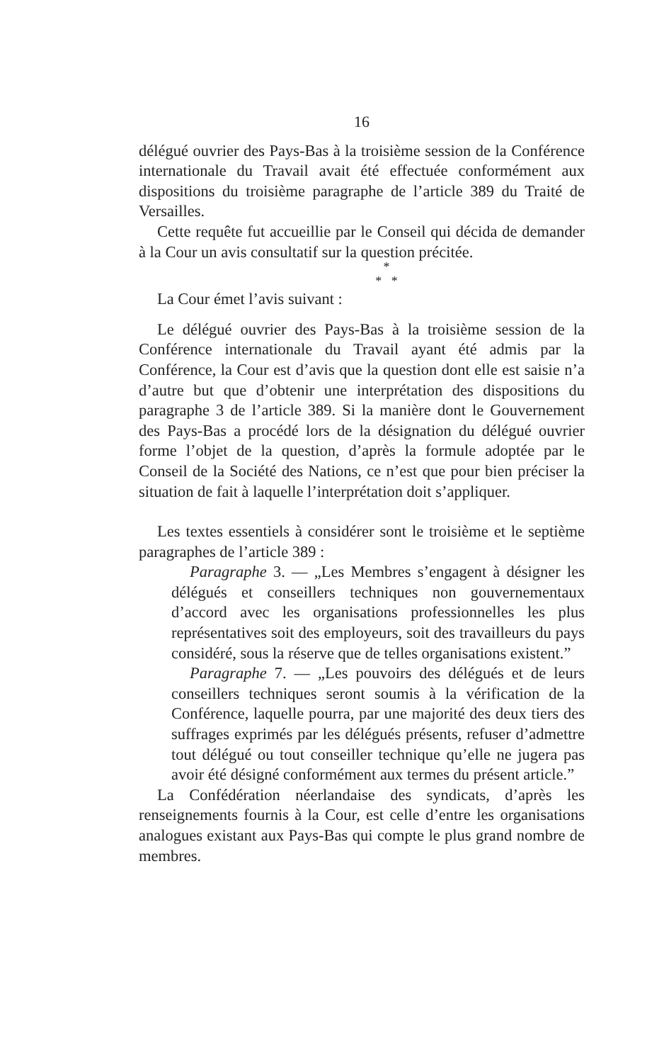16
délégué ouvrier des Pays-Bas à la troisième session de la Conférence internationale du Travail avait été effectuée conformément aux dispositions du troisième paragraphe de l’article 389 du Traité de Versailles.
Cette requête fut accueillie par le Conseil qui décida de demander à la Cour un avis consultatif sur la question précitée.
*
* *
La Cour émet l’avis suivant :
Le délégué ouvrier des Pays-Bas à la troisième session de la Conférence internationale du Travail ayant été admis par la Conférence, la Cour est d’avis que la question dont elle est saisie n’a d’autre but que d’obtenir une interprétation des dispositions du paragraphe 3 de l’article 389. Si la manière dont le Gouvernement des Pays-Bas a procédé lors de la désignation du délégué ouvrier forme l’objet de la question, d’après la formule adoptée par le Conseil de la Société des Nations, ce n’est que pour bien préciser la situation de fait à laquelle l’interprétation doit s’appliquer.
Les textes essentiels à considérer sont le troisième et le septième paragraphes de l’article 389 :
Paragraphe 3. — „Les Membres s’engagent à désigner les délégués et conseillers techniques non gouvernementaux d’accord avec les organisations professionnelles les plus représentatives soit des employeurs, soit des travailleurs du pays considéré, sous la réserve que de telles organisations existent.”
Paragraphe 7. — „Les pouvoirs des délégués et de leurs conseillers techniques seront soumis à la vérification de la Conférence, laquelle pourra, par une majorité des deux tiers des suffrages exprimés par les délégués présents, refuser d’admettre tout délégué ou tout conseiller technique qu’elle ne jugera pas avoir été désigné conformément aux termes du présent article.”
La Confédération néerlandaise des syndicats, d’après les renseignements fournis à la Cour, est celle d’entre les organisations analogues existant aux Pays-Bas qui compte le plus grand nombre de membres.